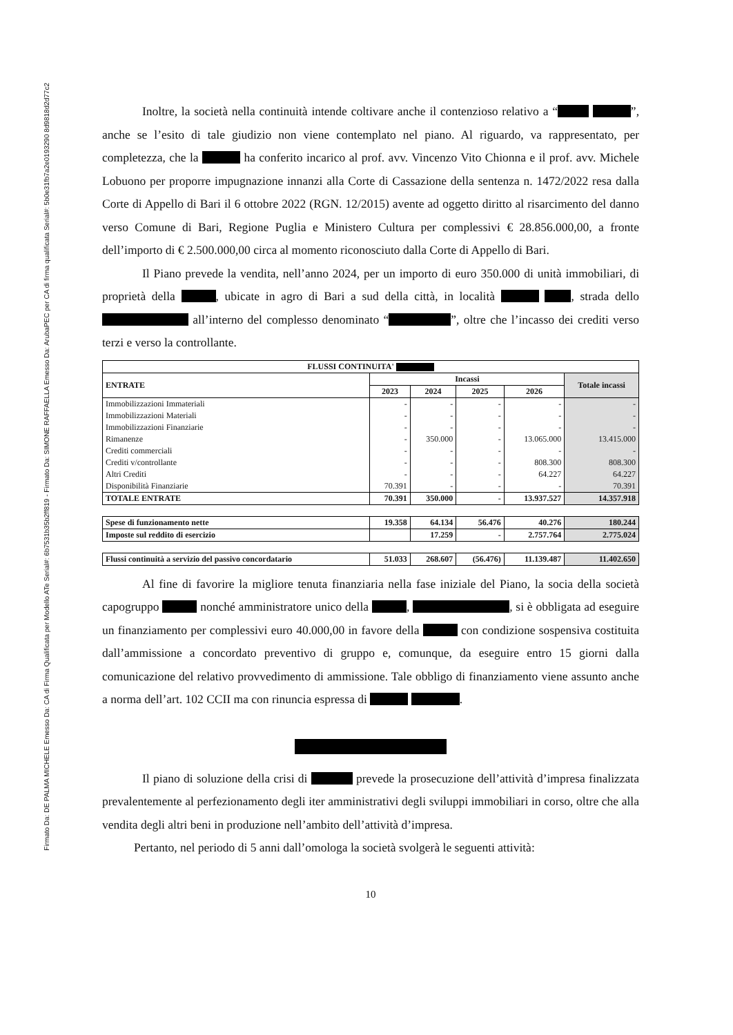Firmato Da: DE PALMA MICHELE Emesso Da: CA di Firma Qualificata per Modello ATe Serial#: 6b7531b35b2ff819 - Firmato Da: SIMONE RAFFAELLA Emesso Da: ArubaPEC per CA di firma qualificata Serial#: 5b0e31fb7a2e0193290 8d9818d2d77c2
Inoltre, la società nella continuità intende coltivare anche il contenzioso relativo a “ ”, anche se l’esito di tale giudizio non viene contemplato nel piano. Al riguardo, va rappresentato, per completezza, che la ha conferito incarico al prof. avv. Vincenzo Vito Chionna e il prof. avv. Michele Lobuono per proporre impugnazione innanzi alla Corte di Cassazione della sentenza n. 1472/2022 resa dalla Corte di Appello di Bari il 6 ottobre 2022 (RGN. 12/2015) avente ad oggetto diritto al risarcimento del danno verso Comune di Bari, Regione Puglia e Ministero Cultura per complessivi € 28.856.000,00, a fronte dell’importo di € 2.500.000,00 circa al momento riconosciuto dalla Corte di Appello di Bari.
Il Piano prevede la vendita, nell’anno 2024, per un importo di euro 350.000 di unità immobiliari, di proprietà della , ubicate in agro di Bari a sud della città, in località , strada dello all’interno del complesso denominato “ ”, oltre che l’incasso dei crediti verso terzi e verso la controllante.
| FLUSSI CONTINUITA' | | | | | |
| --- | --- | --- | --- | --- | --- |
| ENTRATE | Incassi | | | | Totale incassi |
| | 2023 | 2024 | 2025 | 2026 | |
| Immobilizzazioni Immateriali | - | - | - | - | - |
| Immobilizzazioni Materiali | - | - | - | - | - |
| Immobilizzazioni Finanziarie | - | - | - | - | - |
| Rimanenze | - | 350.000 | - | 13.065.000 | 13.415.000 |
| Crediti commerciali | - | - | - | - | - |
| Crediti v/controllante | - | - | - | 808.300 | 808.300 |
| Altri Crediti | - | - | - | 64.227 | 64.227 |
| Disponibilità Finanziarie | 70.391 | - | - | - | 70.391 |
| TOTALE ENTRATE | 70.391 | 350.000 | - | 13.937.527 | 14.357.918 |
| Spese di funzionamento nette | 19.358 | 64.134 | 56.476 | 40.276 | 180.244 |
| Imposte sul reddito di esercizio | | 17.259 | - | 2.757.764 | 2.775.024 |
| Flussi continuità a servizio del passivo concordatario | 51.033 | 268.607 | (56.476) | 11.139.487 | 11.402.650 |
Al fine di favorire la migliore tenuta finanziaria nella fase iniziale del Piano, la socia della società capogruppo nonché amministratore unico della , , si è obbligata ad eseguire un finanziamento per complessivi euro 40.000,00 in favore della con condizione sospensiva costituita dall’ammissione a concordato preventivo di gruppo e, comunque, da eseguire entro 15 giorni dalla comunicazione del relativo provvedimento di ammissione. Tale obbligo di finanziamento viene assunto anche a norma dell’art. 102 CCII ma con rinuncia espressa di .
Il piano di soluzione della crisi di prevede la prosecuzione dell’attività d’impresa finalizzata prevalentemente al perfezionamento degli iter amministrativi degli sviluppi immobiliari in corso, oltre che alla vendita degli altri beni in produzione nell’ambito dell’attività d’impresa.
Pertanto, nel periodo di 5 anni dall’omologa la società svolgerà le seguenti attività:
10